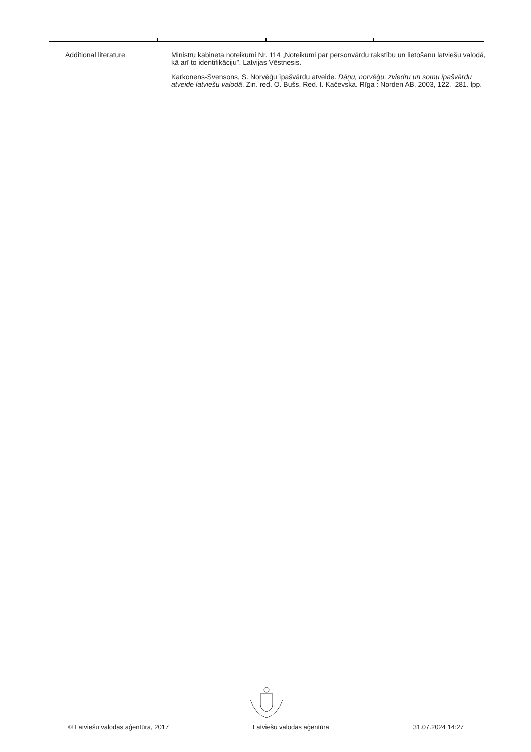Additional literature Ministru kabineta noteikumi Nr. 114 „Noteikumi par personvārdu rakstību un lietošanu latviešu valodā, kā arī to identifikāciju”. Latvijas Vēstnesis.
Karkonens-Svensons, S. Norvēģu īpašvārdu atveide. Dāņu, norvēģu, zviedru un somu īpašvārdu atveide latviešu valodā. Zin. red. O. Bušs, Red. I. Kačevska. Rīga : Norden AB, 2003, 122.–281. lpp.
© Latviešu valodas aģentūra, 2017 Latviešu valodas aģentūra 31.07.2024 14:27